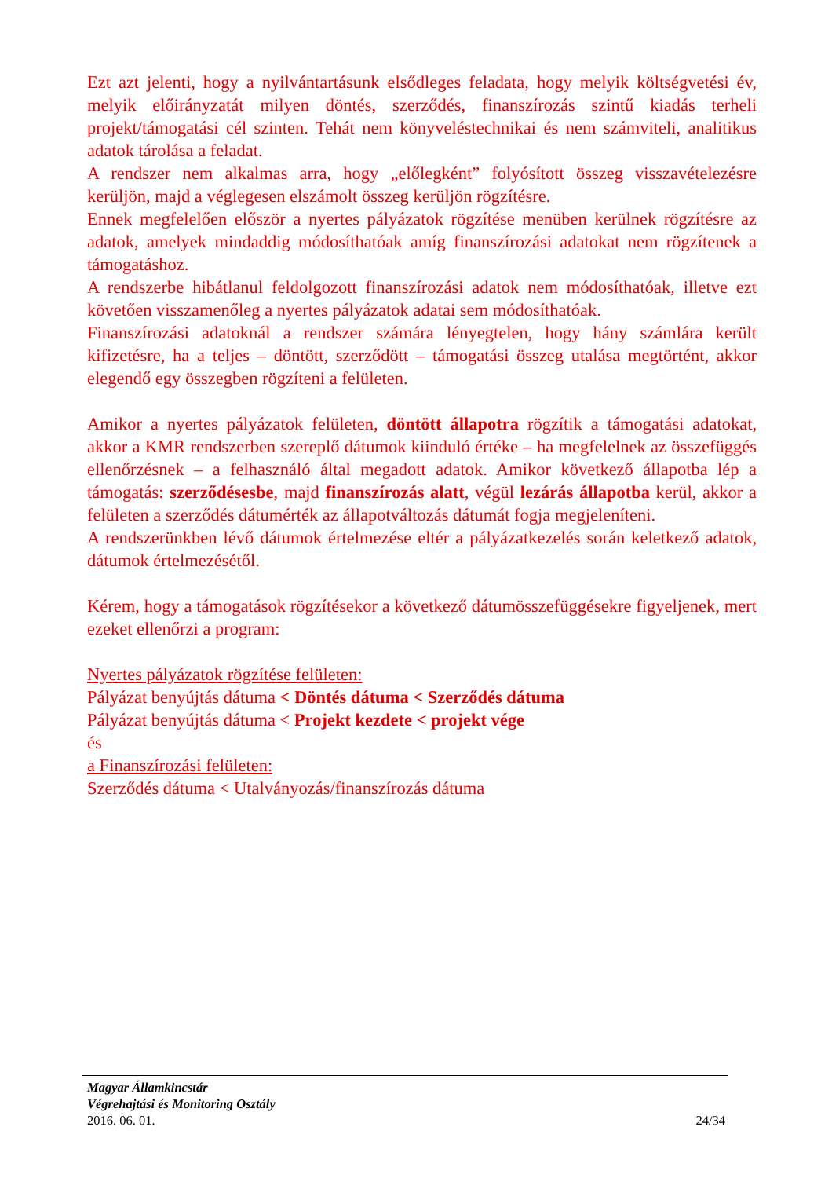Ezt azt jelenti, hogy a nyilvántartásunk elsődleges feladata, hogy melyik költségvetési év, melyik előirányzatát milyen döntés, szerződés, finanszírozás szintű kiadás terheli projekt/támogatási cél szinten. Tehát nem könyveléstechnikai és nem számviteli, analitikus adatok tárolása a feladat.
A rendszer nem alkalmas arra, hogy „előlegként” folyósított összeg visszavételezésre kerüljön, majd a véglegesen elszámolt összeg kerüljön rögzítésre.
Ennek megfelelően először a nyertes pályázatok rögzítése menüben kerülnek rögzítésre az adatok, amelyek mindaddig módosíthatóak amíg finanszírozási adatokat nem rögzítenek a támogatáshoz.
A rendszerbe hibátlanul feldolgozott finanszírozási adatok nem módosíthatóak, illetve ezt követően visszamenőleg a nyertes pályázatok adatai sem módosíthatóak.
Finanszírozási adatoknál a rendszer számára lényegtelen, hogy hány számlára került kifizetésre, ha a teljes – döntött, szerződött – támogatási összeg utalása megtörtént, akkor elegendő egy összegben rögzíteni a felületen.
Amikor a nyertes pályázatok felületen, döntött állapotra rögzítik a támogatási adatokat, akkor a KMR rendszerben szereplő dátumok kiinduló értéke – ha megfelelnek az összefüggés ellenőrzésnek – a felhasználó által megadott adatok. Amikor következő állapotba lép a támogatás: szerződésesbe, majd finanszírozás alatt, végül lezárás állapotba kerül, akkor a felületen a szerződés dátumérték az állapotváltozás dátumát fogja megjeleníteni.
A rendszerünkben lévő dátumok értelmezése eltér a pályázatkezelés során keletkező adatok, dátumok értelmezésétől.
Kérem, hogy a támogatások rögzítésekor a következő dátumösszefüggésekre figyeljenek, mert ezeket ellenőrzi a program:
Nyertes pályázatok rögzítése felületen:
Pályázat benyújtás dátuma < Döntés dátuma < Szerződés dátuma
Pályázat benyújtás dátuma < Projekt kezdete < projekt vége
és
a Finanszírozási felületen:
Szerződés dátuma < Utalványozás/finanszírozás dátuma
Magyar Államkincstár
Végrehajtási és Monitoring Osztály
2016. 06. 01. 24/34